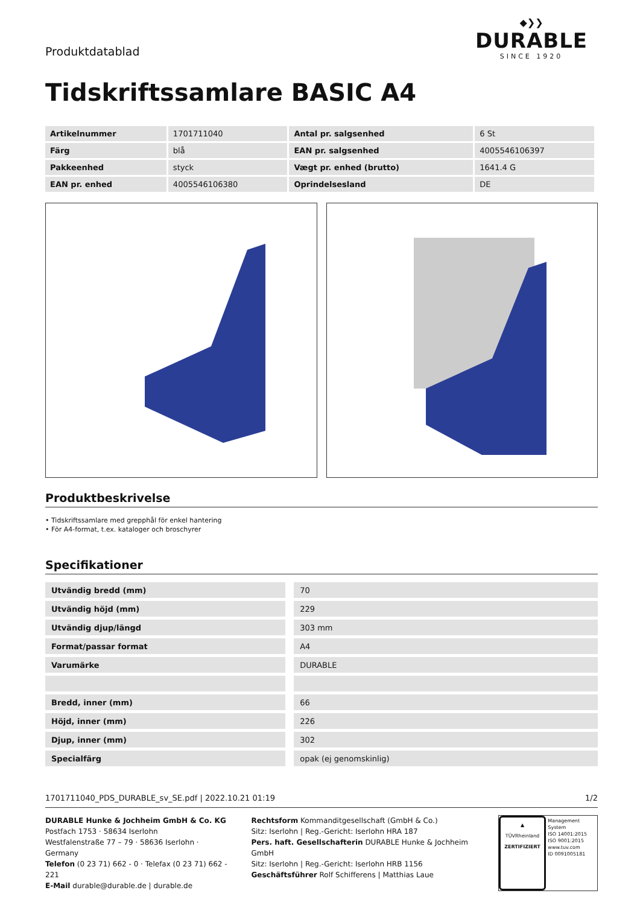Produktdatablad
◆❯❯
DURABLE
SINCE 1920
Tidskriftssamlare BASIC A4
| Artikelnummer | 1701711040 | Antal pr. salgsenhed | 6 St |
| Färg | blå | EAN pr. salgsenhed | 4005546106397 |
| Pakkeenhed | styck | Vægt pr. enhed (brutto) | 1641.4 G |
| EAN pr. enhed | 4005546106380 | Oprindelsesland | DE |
Produktbeskrivelse
• Tidskriftssamlare med grepphål för enkel hantering
• För A4-format, t.ex. kataloger och broschyrer
Specifikationer
| Utvändig bredd (mm) | 70 |
| Utvändig höjd (mm) | 229 |
| Utvändig djup/längd | 303 mm |
| Format/passar format | A4 |
| Varumärke | DURABLE |
| Bredd, inner (mm) | 66 |
| Höjd, inner (mm) | 226 |
| Djup, inner (mm) | 302 |
| Specialfärg | opak (ej genomskinlig) |
1701711040_PDS_DURABLE_sv_SE.pdf | 2022.10.21 01:19 1/2
DURABLE Hunke & Jochheim GmbH & Co. KG
Postfach 1753 · 58634 Iserlohn
Westfalenstraße 77 – 79 · 58636 Iserlohn · Germany
Telefon (0 23 71) 662 - 0 · Telefax (0 23 71) 662 - 221
E-Mail durable@durable.de | durable.de
Rechtsform Kommanditgesellschaft (GmbH & Co.)
Sitz: Iserlohn | Reg.-Gericht: Iserlohn HRA 187
Pers. haft. Gesellschafterin DURABLE Hunke & Jochheim GmbH
Sitz: Iserlohn | Reg.-Gericht: Iserlohn HRB 1156
Geschäftsführer Rolf Schifferens | Matthias Laue
▲
TÜVRheinland
ZERTIFIZIERT
Management System
ISO 14001:2015
ISO 9001:2015
www.tuv.com
ID 0091005181